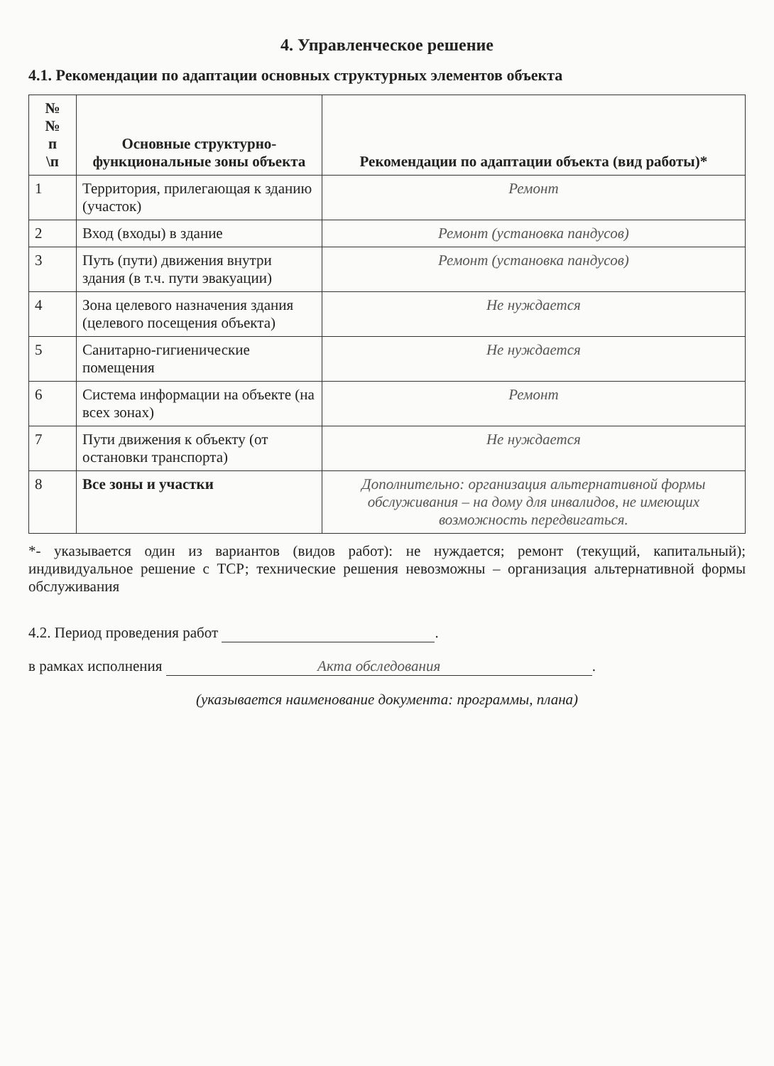4. Управленческое решение
4.1. Рекомендации по адаптации основных структурных элементов объекта
| № № п \п | Основные структурно-функциональные зоны объекта | Рекомендации по адаптации объекта (вид работы)* |
| --- | --- | --- |
| 1 | Территория, прилегающая к зданию (участок) | Ремонт |
| 2 | Вход (входы) в здание | Ремонт (установка пандусов) |
| 3 | Путь (пути) движения внутри здания (в т.ч. пути эвакуации) | Ремонт (установка пандусов) |
| 4 | Зона целевого назначения здания (целевого посещения объекта) | Не нуждается |
| 5 | Санитарно-гигиенические помещения | Не нуждается |
| 6 | Система информации на объекте (на всех зонах) | Ремонт |
| 7 | Пути движения к объекту (от остановки транспорта) | Не нуждается |
| 8 | Все зоны и участки | Дополнительно: организация альтернативной формы обслуживания – на дому для инвалидов, не имеющих возможность передвигаться. |
*- указывается один из вариантов (видов работ): не нуждается; ремонт (текущий, капитальный); индивидуальное решение с ТСР; технические решения невозможны – организация альтернативной формы обслуживания
4.2. Период проведения работ .
в рамках исполнения Акта обследования.
(указывается наименование документа: программы, плана)